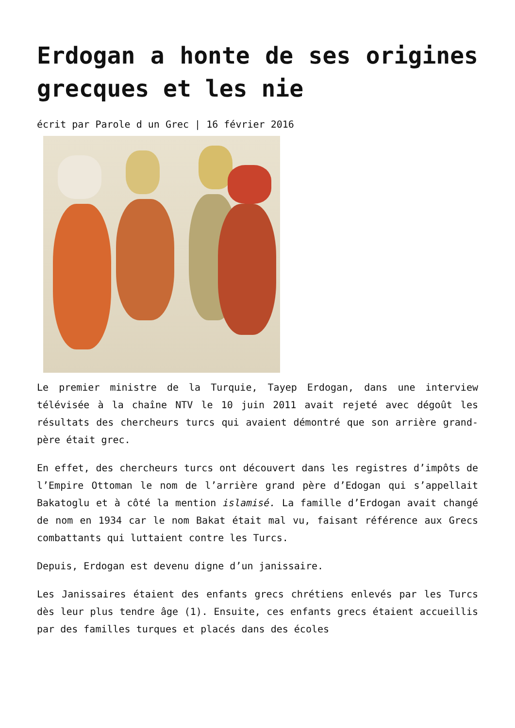Erdogan a honte de ses origines grecques et les nie
écrit par Parole d un Grec | 16 février 2016
Le premier ministre de la Turquie, Tayep Erdogan, dans une interview télévisée à la chaîne NTV le 10 juin 2011 avait rejeté avec dégoût les résultats des chercheurs turcs qui avaient démontré que son arrière grand-père était grec.
En effet, des chercheurs turcs ont découvert dans les registres d’impôts de l’Empire Ottoman le nom de l’arrière grand père d’Edogan qui s’appellait Bakatoglu et à côté la mention islamisé. La famille d’Erdogan avait changé de nom en 1934 car le nom Bakat était mal vu, faisant référence aux Grecs combattants qui luttaient contre les Turcs.
Depuis, Erdogan est devenu digne d’un janissaire.
Les Janissaires étaient des enfants grecs chrétiens enlevés par les Turcs dès leur plus tendre âge (1). Ensuite, ces enfants grecs étaient accueillis par des familles turques et placés dans des écoles